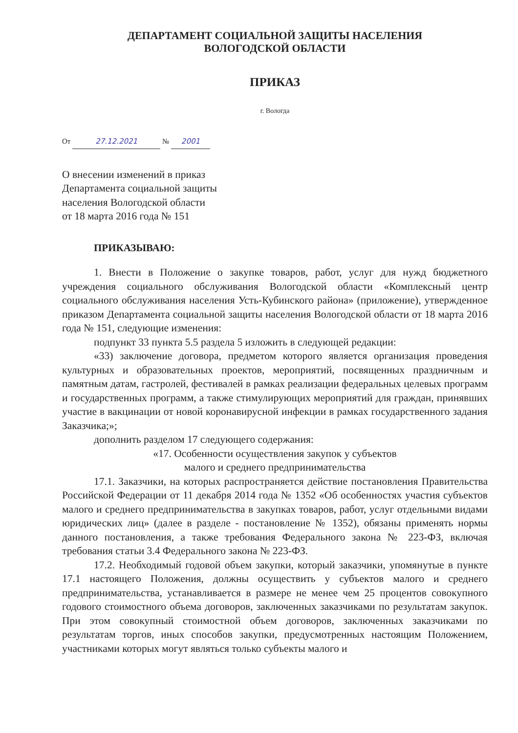ДЕПАРТАМЕНТ СОЦИАЛЬНОЙ ЗАЩИТЫ НАСЕЛЕНИЯ
ВОЛОГОДСКОЙ ОБЛАСТИ
ПРИКАЗ
г. Вологда
От 27.12.2021 № 2001
О внесении изменений в приказ
Департамента социальной защиты
населения Вологодской области
от 18 марта 2016 года № 151
ПРИКАЗЫВАЮ:
1. Внести в Положение о закупке товаров, работ, услуг для нужд бюджетного учреждения социального обслуживания Вологодской области «Комплексный центр социального обслуживания населения Усть-Кубинского района» (приложение), утвержденное приказом Департамента социальной защиты населения Вологодской области от 18 марта 2016 года № 151, следующие изменения:
подпункт 33 пункта 5.5 раздела 5 изложить в следующей редакции:
«33) заключение договора, предметом которого является организация проведения культурных и образовательных проектов, мероприятий, посвященных праздничным и памятным датам, гастролей, фестивалей в рамках реализации федеральных целевых программ и государственных программ, а также стимулирующих мероприятий для граждан, принявших участие в вакцинации от новой коронавирусной инфекции в рамках государственного задания Заказчика;»;
дополнить разделом 17 следующего содержания:
«17. Особенности осуществления закупок у субъектов
малого и среднего предпринимательства
17.1. Заказчики, на которых распространяется действие постановления Правительства Российской Федерации от 11 декабря 2014 года № 1352 «Об особенностях участия субъектов малого и среднего предпринимательства в закупках товаров, работ, услуг отдельными видами юридических лиц» (далее в разделе - постановление № 1352), обязаны применять нормы данного постановления, а также требования Федерального закона № 223-ФЗ, включая требования статьи 3.4 Федерального закона № 223-ФЗ.
17.2. Необходимый годовой объем закупки, который заказчики, упомянутые в пункте 17.1 настоящего Положения, должны осуществить у субъектов малого и среднего предпринимательства, устанавливается в размере не менее чем 25 процентов совокупного годового стоимостного объема договоров, заключенных заказчиками по результатам закупок. При этом совокупный стоимостной объем договоров, заключенных заказчиками по результатам торгов, иных способов закупки, предусмотренных настоящим Положением, участниками которых могут являться только субъекты малого и